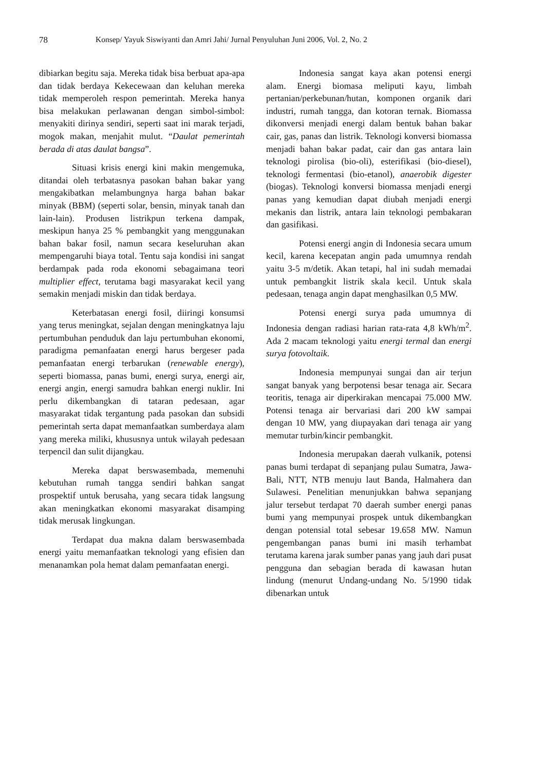78 Konsep/ Yayuk Siswiyanti dan Amri Jahi/ Jurnal Penyuluhan Juni 2006, Vol. 2, No. 2
dibiarkan begitu saja. Mereka tidak bisa berbuat apa-apa dan tidak berdaya Kekecewaan dan keluhan mereka tidak memperoleh respon pemerintah. Mereka hanya bisa melakukan perlawanan dengan simbol-simbol: menyakiti dirinya sendiri, seperti saat ini marak terjadi, mogok makan, menjahit mulut. “Daulat pemerintah berada di atas daulat bangsa”.
Situasi krisis energi kini makin mengemuka, ditandai oleh terbatasnya pasokan bahan bakar yang mengakibatkan melambungnya harga bahan bakar minyak (BBM) (seperti solar, bensin, minyak tanah dan lain-lain). Produsen listrikpun terkena dampak, meskipun hanya 25 % pembangkit yang menggunakan bahan bakar fosil, namun secara keseluruhan akan mempengaruhi biaya total. Tentu saja kondisi ini sangat berdampak pada roda ekonomi sebagaimana teori multiplier effect, terutama bagi masyarakat kecil yang semakin menjadi miskin dan tidak berdaya.
Keterbatasan energi fosil, diiringi konsumsi yang terus meningkat, sejalan dengan meningkatnya laju pertumbuhan penduduk dan laju pertumbuhan ekonomi, paradigma pemanfaatan energi harus bergeser pada pemanfaatan energi terbarukan (renewable energy), seperti biomassa, panas bumi, energi surya, energi air, energi angin, energi samudra bahkan energi nuklir. Ini perlu dikembangkan di tataran pedesaan, agar masyarakat tidak tergantung pada pasokan dan subsidi pemerintah serta dapat memanfaatkan sumberdaya alam yang mereka miliki, khususnya untuk wilayah pedesaan terpencil dan sulit dijangkau.
Mereka dapat berswasembada, memenuhi kebutuhan rumah tangga sendiri bahkan sangat prospektif untuk berusaha, yang secara tidak langsung akan meningkatkan ekonomi masyarakat disamping tidak merusak lingkungan.
Terdapat dua makna dalam berswasembada energi yaitu memanfaatkan teknologi yang efisien dan menanamkan pola hemat dalam pemanfaatan energi.
Indonesia sangat kaya akan potensi energi alam. Energi biomasa meliputi kayu, limbah pertanian/perkebunan/hutan, komponen organik dari industri, rumah tangga, dan kotoran ternak. Biomassa dikonversi menjadi energi dalam bentuk bahan bakar cair, gas, panas dan listrik. Teknologi konversi biomassa menjadi bahan bakar padat, cair dan gas antara lain teknologi pirolisa (bio-oli), esterifikasi (bio-diesel), teknologi fermentasi (bio-etanol), anaerobik digester (biogas). Teknologi konversi biomassa menjadi energi panas yang kemudian dapat diubah menjadi energi mekanis dan listrik, antara lain teknologi pembakaran dan gasifikasi.
Potensi energi angin di Indonesia secara umum kecil, karena kecepatan angin pada umumnya rendah yaitu 3-5 m/detik. Akan tetapi, hal ini sudah memadai untuk pembangkit listrik skala kecil. Untuk skala pedesaan, tenaga angin dapat menghasilkan 0,5 MW.
Potensi energi surya pada umumnya di Indonesia dengan radiasi harian rata-rata 4,8 kWh/m<sup>2</sup>. Ada 2 macam teknologi yaitu energi termal dan energi surya fotovoltaik.
Indonesia mempunyai sungai dan air terjun sangat banyak yang berpotensi besar tenaga air. Secara teoritis, tenaga air diperkirakan mencapai 75.000 MW. Potensi tenaga air bervariasi dari 200 kW sampai dengan 10 MW, yang diupayakan dari tenaga air yang memutar turbin/kincir pembangkit.
Indonesia merupakan daerah vulkanik, potensi panas bumi terdapat di sepanjang pulau Sumatra, Jawa-Bali, NTT, NTB menuju laut Banda, Halmahera dan Sulawesi. Penelitian menunjukkan bahwa sepanjang jalur tersebut terdapat 70 daerah sumber energi panas bumi yang mempunyai prospek untuk dikembangkan dengan potensial total sebesar 19.658 MW. Namun pengembangan panas bumi ini masih terhambat terutama karena jarak sumber panas yang jauh dari pusat pengguna dan sebagian berada di kawasan hutan lindung (menurut Undang-undang No. 5/1990 tidak dibenarkan untuk